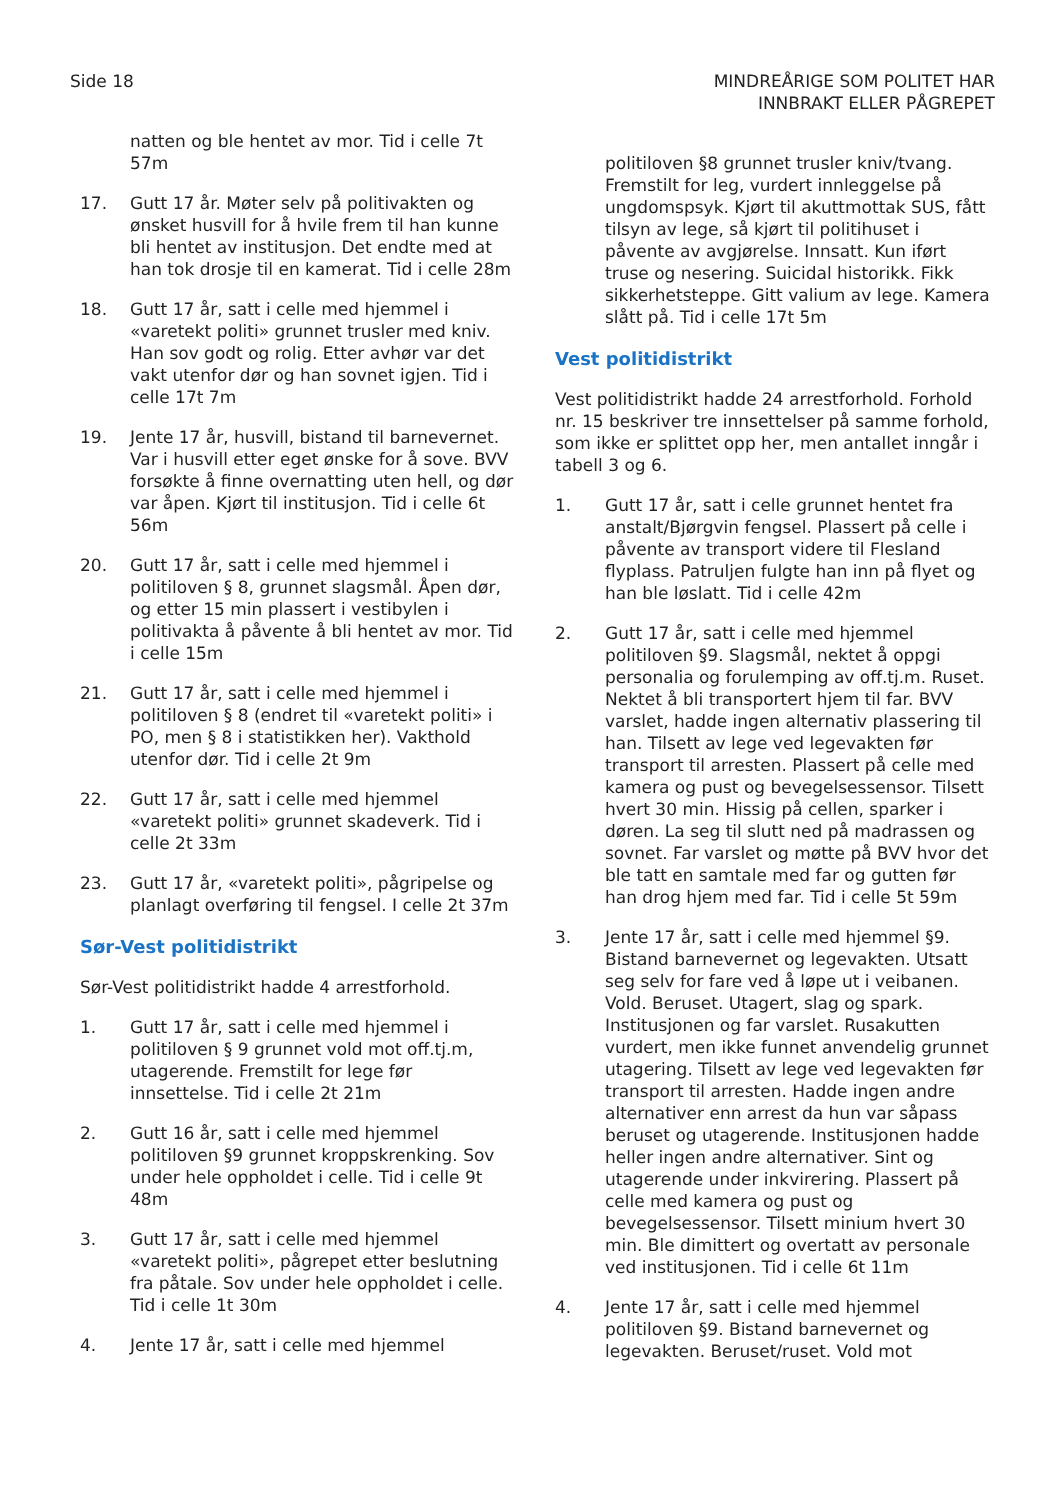Side 18 MINDREÅRIGE SOM POLITET HAR
INNBRAKT ELLER PÅGREPET
natten og ble hentet av mor. Tid i celle 7t 57m
17. Gutt 17 år. Møter selv på politivakten og ønsket husvill for å hvile frem til han kunne bli hentet av institusjon. Det endte med at han tok drosje til en kamerat. Tid i celle 28m
18. Gutt 17 år, satt i celle med hjemmel i «varetekt politi» grunnet trusler med kniv. Han sov godt og rolig. Etter avhør var det vakt utenfor dør og han sovnet igjen. Tid i celle 17t 7m
19. Jente 17 år, husvill, bistand til barnevernet. Var i husvill etter eget ønske for å sove. BVV forsøkte å finne overnatting uten hell, og dør var åpen. Kjørt til institusjon. Tid i celle 6t 56m
20. Gutt 17 år, satt i celle med hjemmel i politiloven § 8, grunnet slagsmål. Åpen dør, og etter 15 min plassert i vestibylen i politivakta å påvente å bli hentet av mor. Tid i celle 15m
21. Gutt 17 år, satt i celle med hjemmel i politiloven § 8 (endret til «varetekt politi» i PO, men § 8 i statistikken her). Vakthold utenfor dør. Tid i celle 2t 9m
22. Gutt 17 år, satt i celle med hjemmel «varetekt politi» grunnet skadeverk. Tid i celle 2t 33m
23. Gutt 17 år, «varetekt politi», pågripelse og planlagt overføring til fengsel. I celle 2t 37m
Sør-Vest politidistrikt
Sør-Vest politidistrikt hadde 4 arrestforhold.
1. Gutt 17 år, satt i celle med hjemmel i politiloven § 9 grunnet vold mot off.tj.m, utagerende. Fremstilt for lege før innsettelse. Tid i celle 2t 21m
2. Gutt 16 år, satt i celle med hjemmel politiloven §9 grunnet kroppskrenking. Sov under hele oppholdet i celle. Tid i celle 9t 48m
3. Gutt 17 år, satt i celle med hjemmel «varetekt politi», pågrepet etter beslutning fra påtale. Sov under hele oppholdet i celle. Tid i celle 1t 30m
4. Jente 17 år, satt i celle med hjemmel
politiloven §8 grunnet trusler kniv/tvang. Fremstilt for leg, vurdert innleggelse på ungdomspsyk. Kjørt til akuttmottak SUS, fått tilsyn av lege, så kjørt til politihuset i påvente av avgjørelse. Innsatt. Kun iført truse og nesering. Suicidal historikk. Fikk sikkerhetsteppe. Gitt valium av lege. Kamera slått på. Tid i celle 17t 5m
Vest politidistrikt
Vest politidistrikt hadde 24 arrestforhold. Forhold nr. 15 beskriver tre innsettelser på samme forhold, som ikke er splittet opp her, men antallet inngår i tabell 3 og 6.
1. Gutt 17 år, satt i celle grunnet hentet fra anstalt/Bjørgvin fengsel. Plassert på celle i påvente av transport videre til Flesland flyplass. Patruljen fulgte han inn på flyet og han ble løslatt. Tid i celle 42m
2. Gutt 17 år, satt i celle med hjemmel politiloven §9. Slagsmål, nektet å oppgi personalia og forulemping av off.tj.m. Ruset. Nektet å bli transportert hjem til far. BVV varslet, hadde ingen alternativ plassering til han. Tilsett av lege ved legevakten før transport til arresten. Plassert på celle med kamera og pust og bevegelsessensor. Tilsett hvert 30 min. Hissig på cellen, sparker i døren. La seg til slutt ned på madrassen og sovnet. Far varslet og møtte på BVV hvor det ble tatt en samtale med far og gutten før han drog hjem med far. Tid i celle 5t 59m
3. Jente 17 år, satt i celle med hjemmel §9. Bistand barnevernet og legevakten. Utsatt seg selv for fare ved å løpe ut i veibanen. Vold. Beruset. Utagert, slag og spark. Institusjonen og far varslet. Rusakutten vurdert, men ikke funnet anvendelig grunnet utagering. Tilsett av lege ved legevakten før transport til arresten. Hadde ingen andre alternativer enn arrest da hun var såpass beruset og utagerende. Institusjonen hadde heller ingen andre alternativer. Sint og utagerende under inkvirering. Plassert på celle med kamera og pust og bevegelsessensor. Tilsett minium hvert 30 min. Ble dimittert og overtatt av personale ved institusjonen. Tid i celle 6t 11m
4. Jente 17 år, satt i celle med hjemmel politiloven §9. Bistand barnevernet og legevakten. Beruset/ruset. Vold mot